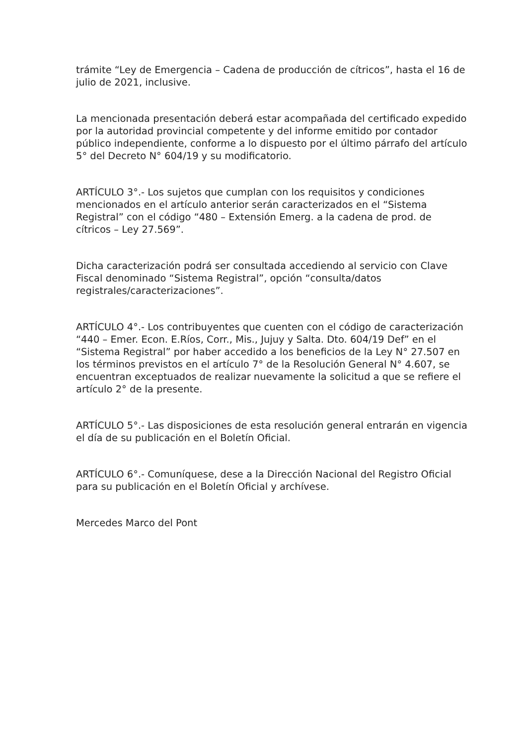trámite “Ley de Emergencia – Cadena de producción de cítricos”, hasta el 16 de julio de 2021, inclusive.
La mencionada presentación deberá estar acompañada del certificado expedido por la autoridad provincial competente y del informe emitido por contador público independiente, conforme a lo dispuesto por el último párrafo del artículo 5° del Decreto N° 604/19 y su modificatorio.
ARTÍCULO 3°.- Los sujetos que cumplan con los requisitos y condiciones mencionados en el artículo anterior serán caracterizados en el “Sistema Registral” con el código “480 – Extensión Emerg. a la cadena de prod. de cítricos – Ley 27.569”.
Dicha caracterización podrá ser consultada accediendo al servicio con Clave Fiscal denominado “Sistema Registral”, opción “consulta/datos registrales/caracterizaciones”.
ARTÍCULO 4°.- Los contribuyentes que cuenten con el código de caracterización “440 – Emer. Econ. E.Ríos, Corr., Mis., Jujuy y Salta. Dto. 604/19 Def” en el “Sistema Registral” por haber accedido a los beneficios de la Ley N° 27.507 en los términos previstos en el artículo 7° de la Resolución General N° 4.607, se encuentran exceptuados de realizar nuevamente la solicitud a que se refiere el artículo 2° de la presente.
ARTÍCULO 5°.- Las disposiciones de esta resolución general entrarán en vigencia el día de su publicación en el Boletín Oficial.
ARTÍCULO 6°.- Comuníquese, dese a la Dirección Nacional del Registro Oficial para su publicación en el Boletín Oficial y archívese.
Mercedes Marco del Pont